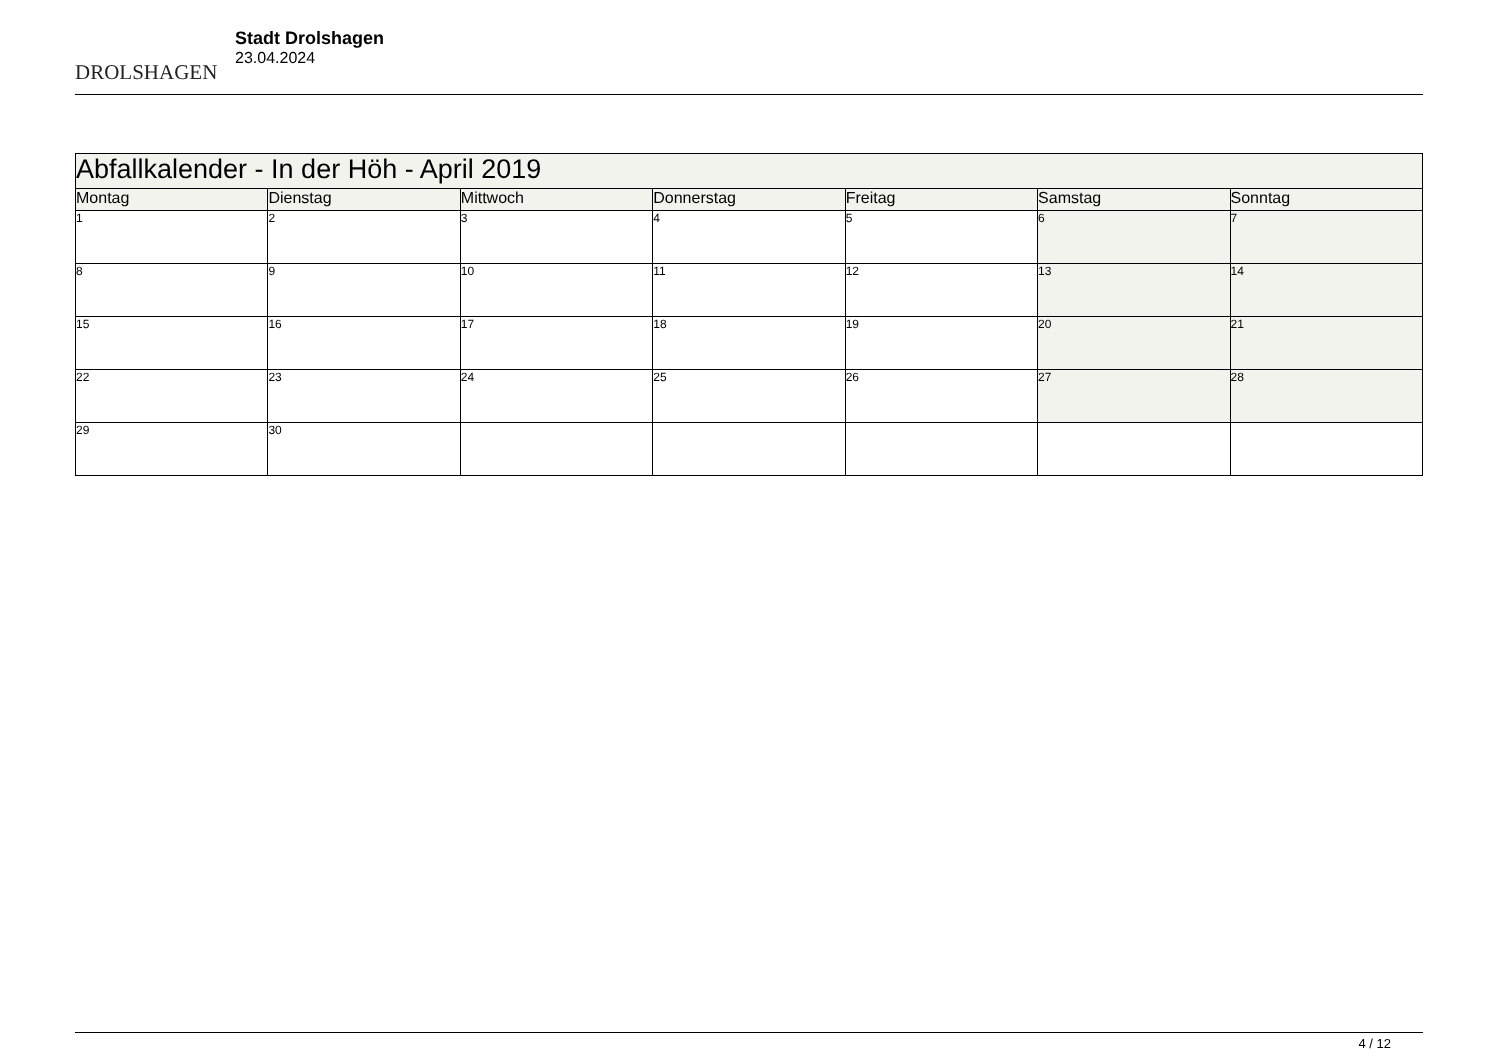DROLSHAGEN
Stadt Drolshagen
23.04.2024
| Abfallkalender - In der Höh - April 2019 | | | | | | |
| --- | --- | --- | --- | --- | --- | --- |
| Montag | Dienstag | Mittwoch | Donnerstag | Freitag | Samstag | Sonntag |
| 1 | 2 | 3 | 4 | 5 | 6 | 7 |
| 8 | 9 | 10 | 11 | 12 | 13 | 14 |
| 15 | 16 | 17 | 18 | 19 | 20 | 21 |
| 22 | 23 | 24 | 25 | 26 | 27 | 28 |
| 29 | 30 | | | | | |
4 / 12